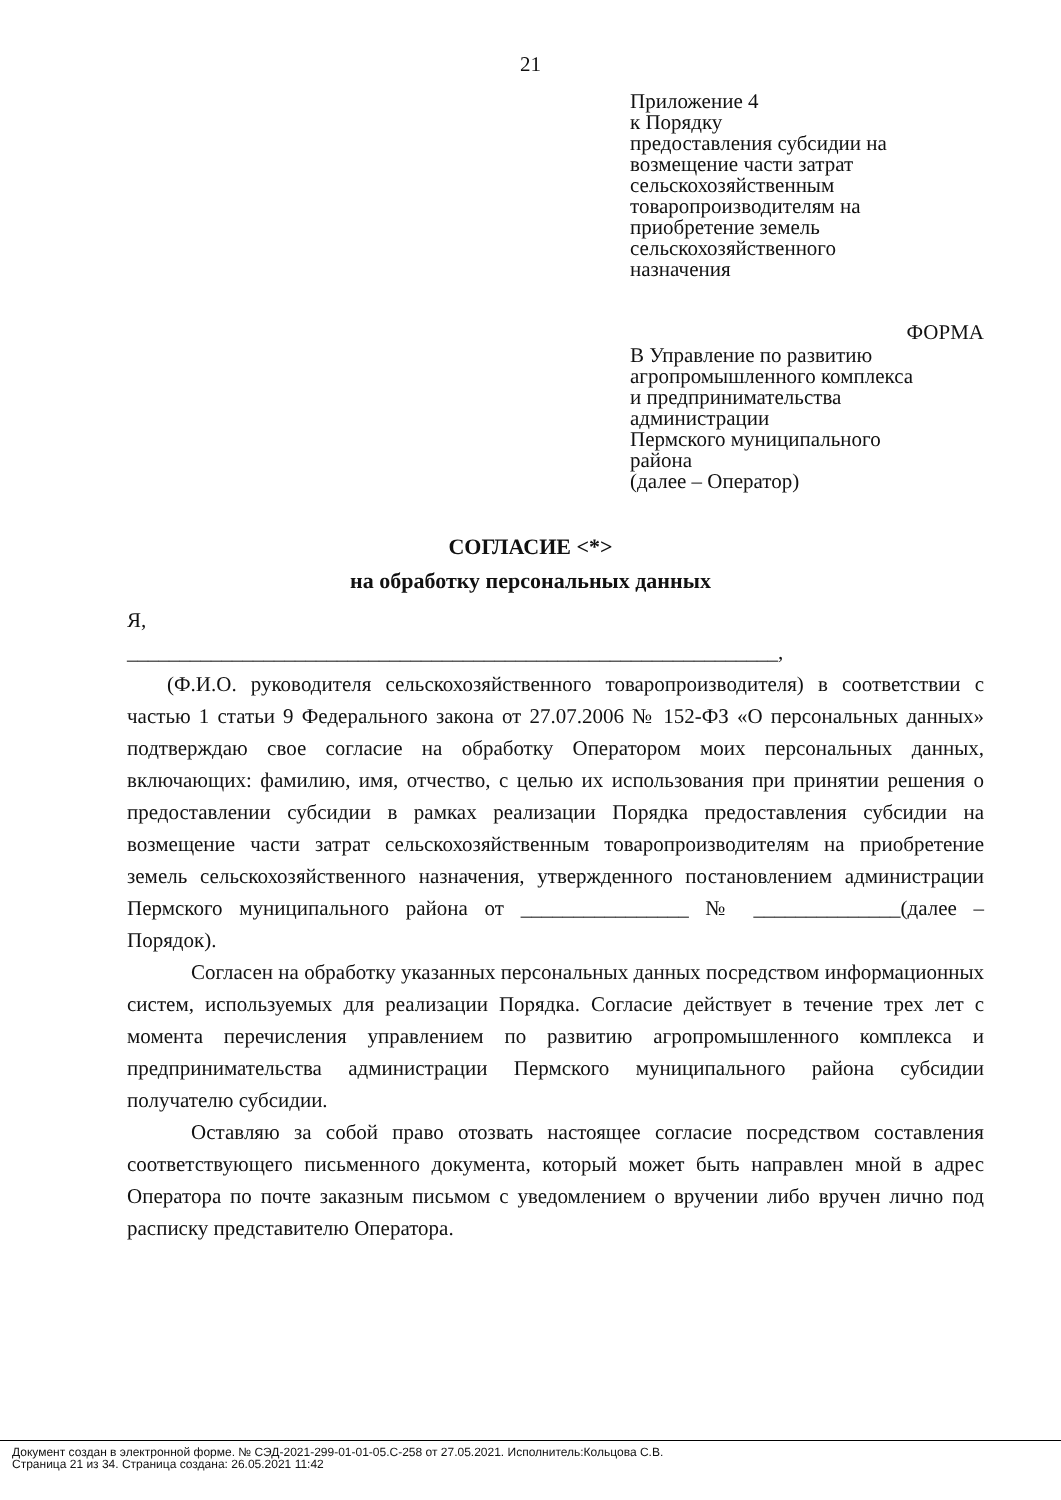21
Приложение 4
к Порядку
предоставления субсидии на
возмещение части затрат
сельскохозяйственным
товаропроизводителям на
приобретение земель
сельскохозяйственного
назначения
ФОРМА
В Управление по развитию
агропромышленного комплекса
и предпринимательства
администрации
Пермского муниципального
района
(далее – Оператор)
СОГЛАСИЕ <*>
на обработку персональных данных
Я,
______________________________________________________________,
(Ф.И.О. руководителя сельскохозяйственного товаропроизводителя) в соответствии с частью 1 статьи 9 Федерального закона от 27.07.2006 № 152-ФЗ «О персональных данных» подтверждаю свое согласие на обработку Оператором моих персональных данных, включающих: фамилию, имя, отчество, с целью их использования при принятии решения о предоставлении субсидии в рамках реализации Порядка предоставления субсидии на возмещение части затрат сельскохозяйственным товаропроизводителям на приобретение земель сельскохозяйственного назначения, утвержденного постановлением администрации Пермского муниципального района от ________________ № ______________(далее – Порядок).
Согласен на обработку указанных персональных данных посредством информационных систем, используемых для реализации Порядка. Согласие действует в течение трех лет с момента перечисления управлением по развитию агропромышленного комплекса и предпринимательства администрации Пермского муниципального района субсидии получателю субсидии.
Оставляю за собой право отозвать настоящее согласие посредством составления соответствующего письменного документа, который может быть направлен мной в адрес Оператора по почте заказным письмом с уведомлением о вручении либо вручен лично под расписку представителю Оператора.
Документ создан в электронной форме. № СЭД-2021-299-01-01-05.С-258 от 27.05.2021. Исполнитель:Кольцова С.В.
Страница 21 из 34. Страница создана: 26.05.2021 11:42